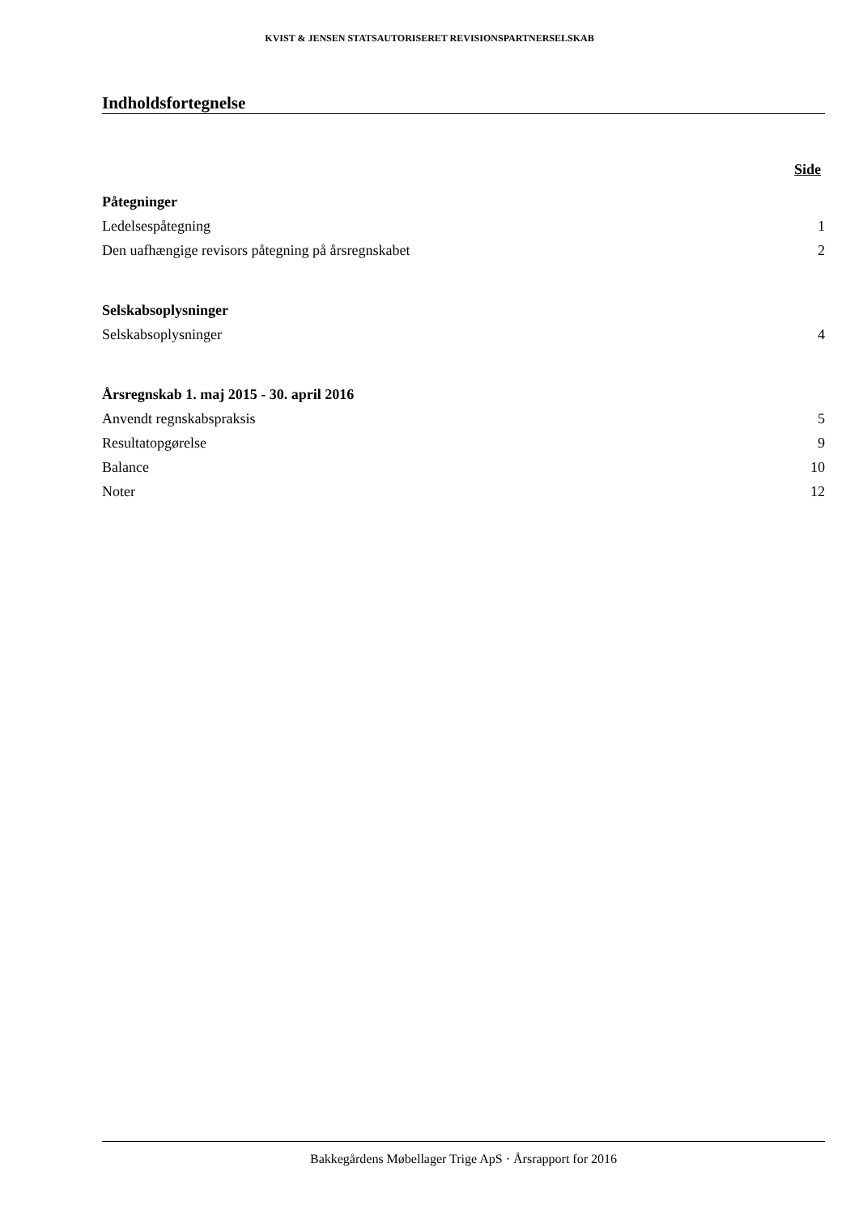KVIST & JENSEN STATSAUTORISERET REVISIONSPARTNERSELSKAB
Indholdsfortegnelse
Side
Påtegninger
Ledelsespåtegning 1
Den uafhængige revisors påtegning på årsregnskabet 2
Selskabsoplysninger
Selskabsoplysninger 4
Årsregnskab 1. maj 2015 - 30. april 2016
Anvendt regnskabspraksis 5
Resultatopgørelse 9
Balance 10
Noter 12
Bakkegårdens Møbellager Trige ApS · Årsrapport for 2016